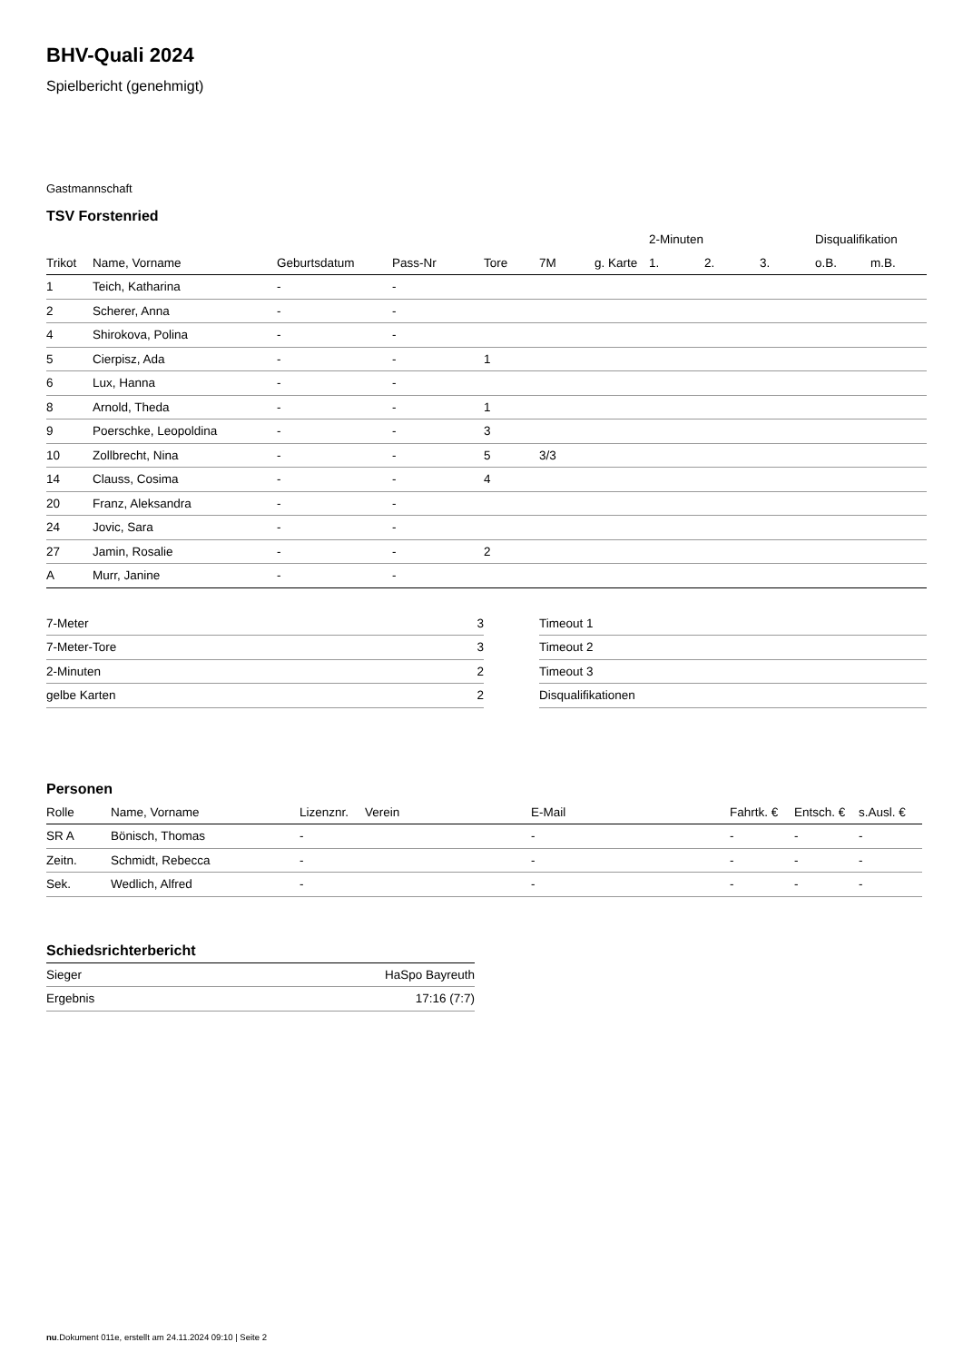BHV-Quali 2024
Spielbericht (genehmigt)
Gastmannschaft
TSV Forstenried
| | | | | | | | 2-Minuten | | | Disqualifikation | |
| --- | --- | --- | --- | --- | --- | --- | --- | --- | --- | --- | --- |
| Trikot | Name, Vorname | Geburtsdatum | Pass-Nr | Tore | 7M | g. Karte | 1. | 2. | 3. | o.B. | m.B. |
| 1 | Teich, Katharina | - | - | | | | | | | | |
| 2 | Scherer, Anna | - | - | | | | | | | | |
| 4 | Shirokova, Polina | - | - | | | | | | | | |
| 5 | Cierpisz, Ada | - | - | 1 | | | | | | | |
| 6 | Lux, Hanna | - | - | | | | | | | | |
| 8 | Arnold, Theda | - | - | 1 | | | | | | | |
| 9 | Poerschke, Leopoldina | - | - | 3 | | | | | | | |
| 10 | Zollbrecht, Nina | - | - | 5 | 3/3 | | | | | | |
| 14 | Clauss, Cosima | - | - | 4 | | | | | | | |
| 20 | Franz, Aleksandra | - | - | | | | | | | | |
| 24 | Jovic, Sara | - | - | | | | | | | | |
| 27 | Jamin, Rosalie | - | - | 2 | | | | | | | |
| A | Murr, Janine | - | - | | | | | | | | |
| 7-Meter | 3 |
| 7-Meter-Tore | 3 |
| 2-Minuten | 2 |
| gelbe Karten | 2 |
| Timeout 1 |
| Timeout 2 |
| Timeout 3 |
| Disqualifikationen |
Personen
| Rolle | Name, Vorname | Lizenznr. | Verein | E-Mail | Fahrtk. € | Entsch. € | s.Ausl. € |
| --- | --- | --- | --- | --- | --- | --- | --- |
| SR A | Bönisch, Thomas | - | | - | - | - | - |
| Zeitn. | Schmidt, Rebecca | - | | - | - | - | - |
| Sek. | Wedlich, Alfred | - | | - | - | - | - |
Schiedsrichterbericht
| Sieger | HaSpo Bayreuth |
| Ergebnis | 17:16 (7:7) |
nu.Dokument 011e, erstellt am 24.11.2024 09:10 | Seite 2